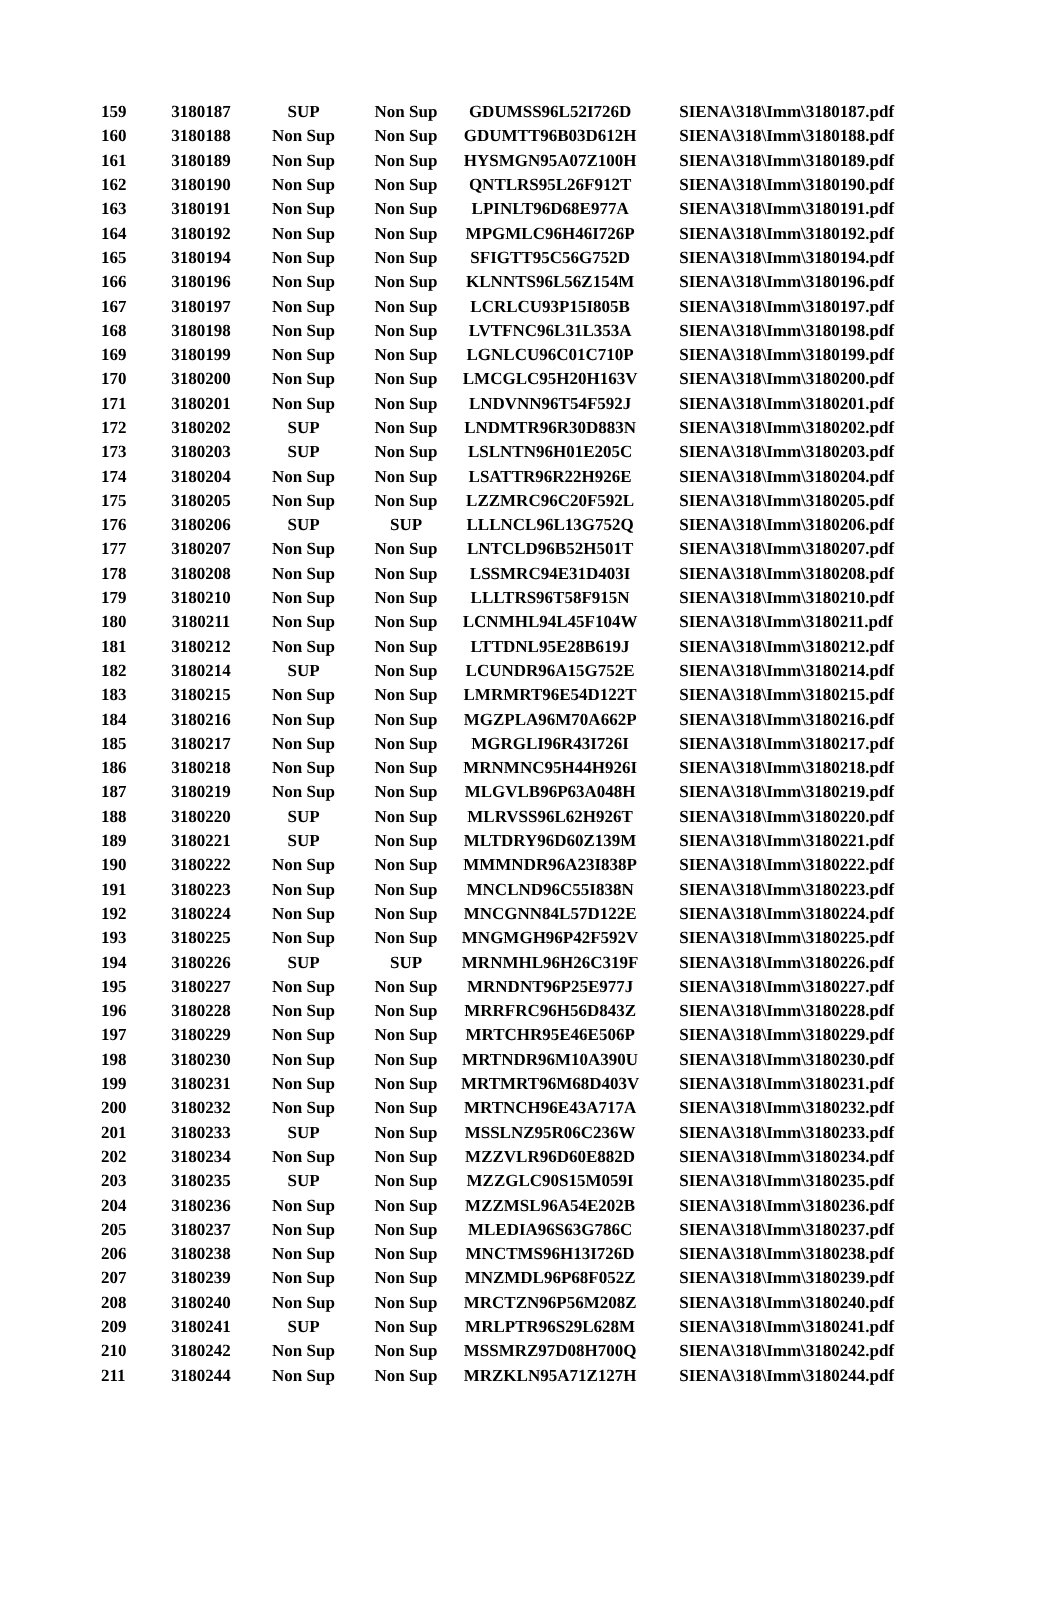| 159 | 3180187 | SUP | Non Sup | GDUMSS96L52I726D | SIENA\318\Imm\3180187.pdf |
| 160 | 3180188 | Non Sup | Non Sup | GDUMTT96B03D612H | SIENA\318\Imm\3180188.pdf |
| 161 | 3180189 | Non Sup | Non Sup | HYSMGN95A07Z100H | SIENA\318\Imm\3180189.pdf |
| 162 | 3180190 | Non Sup | Non Sup | QNTLRS95L26F912T | SIENA\318\Imm\3180190.pdf |
| 163 | 3180191 | Non Sup | Non Sup | LPINLT96D68E977A | SIENA\318\Imm\3180191.pdf |
| 164 | 3180192 | Non Sup | Non Sup | MPGMLC96H46I726P | SIENA\318\Imm\3180192.pdf |
| 165 | 3180194 | Non Sup | Non Sup | SFIGTT95C56G752D | SIENA\318\Imm\3180194.pdf |
| 166 | 3180196 | Non Sup | Non Sup | KLNNTS96L56Z154M | SIENA\318\Imm\3180196.pdf |
| 167 | 3180197 | Non Sup | Non Sup | LCRLCU93P15I805B | SIENA\318\Imm\3180197.pdf |
| 168 | 3180198 | Non Sup | Non Sup | LVTFNC96L31L353A | SIENA\318\Imm\3180198.pdf |
| 169 | 3180199 | Non Sup | Non Sup | LGNLCU96C01C710P | SIENA\318\Imm\3180199.pdf |
| 170 | 3180200 | Non Sup | Non Sup | LMCGLC95H20H163V | SIENA\318\Imm\3180200.pdf |
| 171 | 3180201 | Non Sup | Non Sup | LNDVNN96T54F592J | SIENA\318\Imm\3180201.pdf |
| 172 | 3180202 | SUP | Non Sup | LNDMTR96R30D883N | SIENA\318\Imm\3180202.pdf |
| 173 | 3180203 | SUP | Non Sup | LSLNTN96H01E205C | SIENA\318\Imm\3180203.pdf |
| 174 | 3180204 | Non Sup | Non Sup | LSATTR96R22H926E | SIENA\318\Imm\3180204.pdf |
| 175 | 3180205 | Non Sup | Non Sup | LZZMRC96C20F592L | SIENA\318\Imm\3180205.pdf |
| 176 | 3180206 | SUP | SUP | LLLNCL96L13G752Q | SIENA\318\Imm\3180206.pdf |
| 177 | 3180207 | Non Sup | Non Sup | LNTCLD96B52H501T | SIENA\318\Imm\3180207.pdf |
| 178 | 3180208 | Non Sup | Non Sup | LSSMRC94E31D403I | SIENA\318\Imm\3180208.pdf |
| 179 | 3180210 | Non Sup | Non Sup | LLLTRS96T58F915N | SIENA\318\Imm\3180210.pdf |
| 180 | 3180211 | Non Sup | Non Sup | LCNMHL94L45F104W | SIENA\318\Imm\3180211.pdf |
| 181 | 3180212 | Non Sup | Non Sup | LTTDNL95E28B619J | SIENA\318\Imm\3180212.pdf |
| 182 | 3180214 | SUP | Non Sup | LCUNDR96A15G752E | SIENA\318\Imm\3180214.pdf |
| 183 | 3180215 | Non Sup | Non Sup | LMRMRT96E54D122T | SIENA\318\Imm\3180215.pdf |
| 184 | 3180216 | Non Sup | Non Sup | MGZPLA96M70A662P | SIENA\318\Imm\3180216.pdf |
| 185 | 3180217 | Non Sup | Non Sup | MGRGLI96R43I726I | SIENA\318\Imm\3180217.pdf |
| 186 | 3180218 | Non Sup | Non Sup | MRNMNC95H44H926I | SIENA\318\Imm\3180218.pdf |
| 187 | 3180219 | Non Sup | Non Sup | MLGVLB96P63A048H | SIENA\318\Imm\3180219.pdf |
| 188 | 3180220 | SUP | Non Sup | MLRVSS96L62H926T | SIENA\318\Imm\3180220.pdf |
| 189 | 3180221 | SUP | Non Sup | MLTDRY96D60Z139M | SIENA\318\Imm\3180221.pdf |
| 190 | 3180222 | Non Sup | Non Sup | MMMNDR96A23I838P | SIENA\318\Imm\3180222.pdf |
| 191 | 3180223 | Non Sup | Non Sup | MNCLND96C55I838N | SIENA\318\Imm\3180223.pdf |
| 192 | 3180224 | Non Sup | Non Sup | MNCGNN84L57D122E | SIENA\318\Imm\3180224.pdf |
| 193 | 3180225 | Non Sup | Non Sup | MNGMGH96P42F592V | SIENA\318\Imm\3180225.pdf |
| 194 | 3180226 | SUP | SUP | MRNMHL96H26C319F | SIENA\318\Imm\3180226.pdf |
| 195 | 3180227 | Non Sup | Non Sup | MRNDNT96P25E977J | SIENA\318\Imm\3180227.pdf |
| 196 | 3180228 | Non Sup | Non Sup | MRRFRC96H56D843Z | SIENA\318\Imm\3180228.pdf |
| 197 | 3180229 | Non Sup | Non Sup | MRTCHR95E46E506P | SIENA\318\Imm\3180229.pdf |
| 198 | 3180230 | Non Sup | Non Sup | MRTNDR96M10A390U | SIENA\318\Imm\3180230.pdf |
| 199 | 3180231 | Non Sup | Non Sup | MRTMRT96M68D403V | SIENA\318\Imm\3180231.pdf |
| 200 | 3180232 | Non Sup | Non Sup | MRTNCH96E43A717A | SIENA\318\Imm\3180232.pdf |
| 201 | 3180233 | SUP | Non Sup | MSSLNZ95R06C236W | SIENA\318\Imm\3180233.pdf |
| 202 | 3180234 | Non Sup | Non Sup | MZZVLR96D60E882D | SIENA\318\Imm\3180234.pdf |
| 203 | 3180235 | SUP | Non Sup | MZZGLC90S15M059I | SIENA\318\Imm\3180235.pdf |
| 204 | 3180236 | Non Sup | Non Sup | MZZMSL96A54E202B | SIENA\318\Imm\3180236.pdf |
| 205 | 3180237 | Non Sup | Non Sup | MLEDIA96S63G786C | SIENA\318\Imm\3180237.pdf |
| 206 | 3180238 | Non Sup | Non Sup | MNCTMS96H13I726D | SIENA\318\Imm\3180238.pdf |
| 207 | 3180239 | Non Sup | Non Sup | MNZMDL96P68F052Z | SIENA\318\Imm\3180239.pdf |
| 208 | 3180240 | Non Sup | Non Sup | MRCTZN96P56M208Z | SIENA\318\Imm\3180240.pdf |
| 209 | 3180241 | SUP | Non Sup | MRLPTR96S29L628M | SIENA\318\Imm\3180241.pdf |
| 210 | 3180242 | Non Sup | Non Sup | MSSMRZ97D08H700Q | SIENA\318\Imm\3180242.pdf |
| 211 | 3180244 | Non Sup | Non Sup | MRZKLN95A71Z127H | SIENA\318\Imm\3180244.pdf |